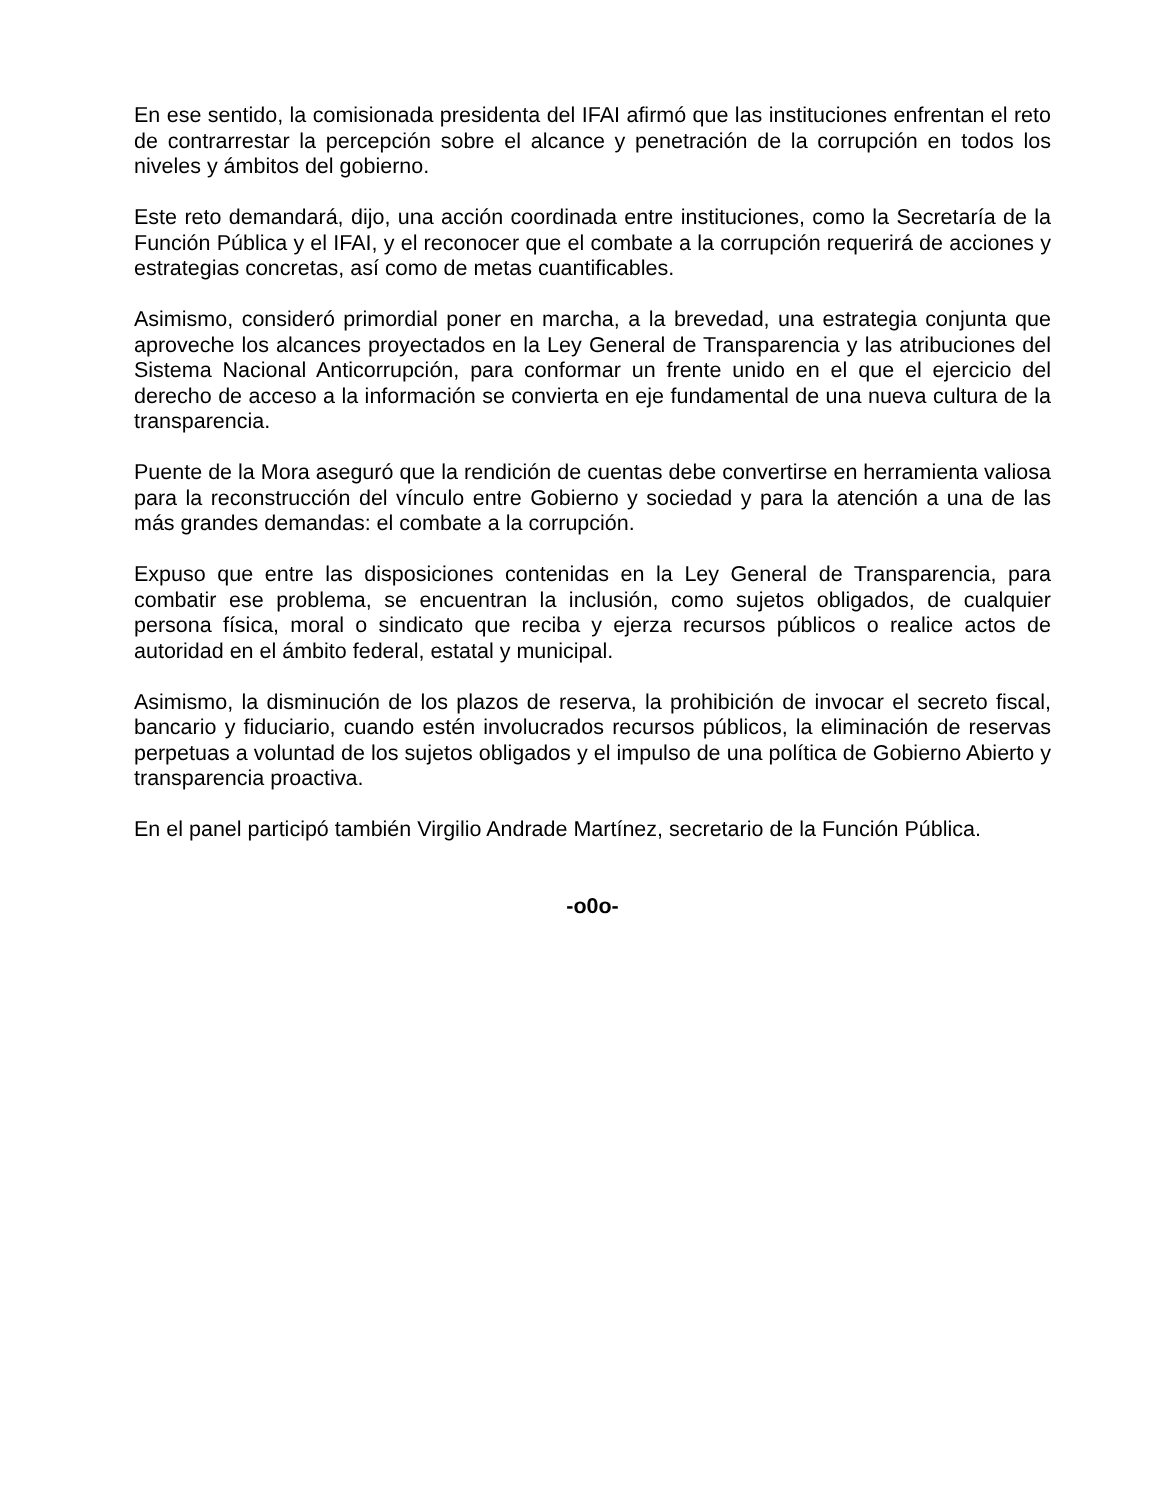En ese sentido, la comisionada presidenta del IFAI afirmó que las instituciones enfrentan el reto de contrarrestar la percepción sobre el alcance y penetración de la corrupción en todos los niveles y ámbitos del gobierno.
Este reto demandará, dijo, una acción coordinada entre instituciones, como la Secretaría de la Función Pública y el IFAI, y el reconocer que el combate a la corrupción requerirá de acciones y estrategias concretas, así como de metas cuantificables.
Asimismo, consideró primordial poner en marcha, a la brevedad, una estrategia conjunta que aproveche los alcances proyectados en la Ley General de Transparencia y las atribuciones del Sistema Nacional Anticorrupción, para conformar un frente unido en el que el ejercicio del derecho de acceso a la información se convierta en eje fundamental de una nueva cultura de la transparencia.
Puente de la Mora aseguró que la rendición de cuentas debe convertirse en herramienta valiosa para la reconstrucción del vínculo entre Gobierno y sociedad y para la atención a una de las más grandes demandas: el combate a la corrupción.
Expuso que entre las disposiciones contenidas en la Ley General de Transparencia, para combatir ese problema, se encuentran la inclusión, como sujetos obligados, de cualquier persona física, moral o sindicato que reciba y ejerza recursos públicos o realice actos de autoridad en el ámbito federal, estatal y municipal.
Asimismo, la disminución de los plazos de reserva, la prohibición de invocar el secreto fiscal, bancario y fiduciario, cuando estén involucrados recursos públicos, la eliminación de reservas perpetuas a voluntad de los sujetos obligados y el impulso de una política de Gobierno Abierto y transparencia proactiva.
En el panel participó también Virgilio Andrade Martínez, secretario de la Función Pública.
-o0o-